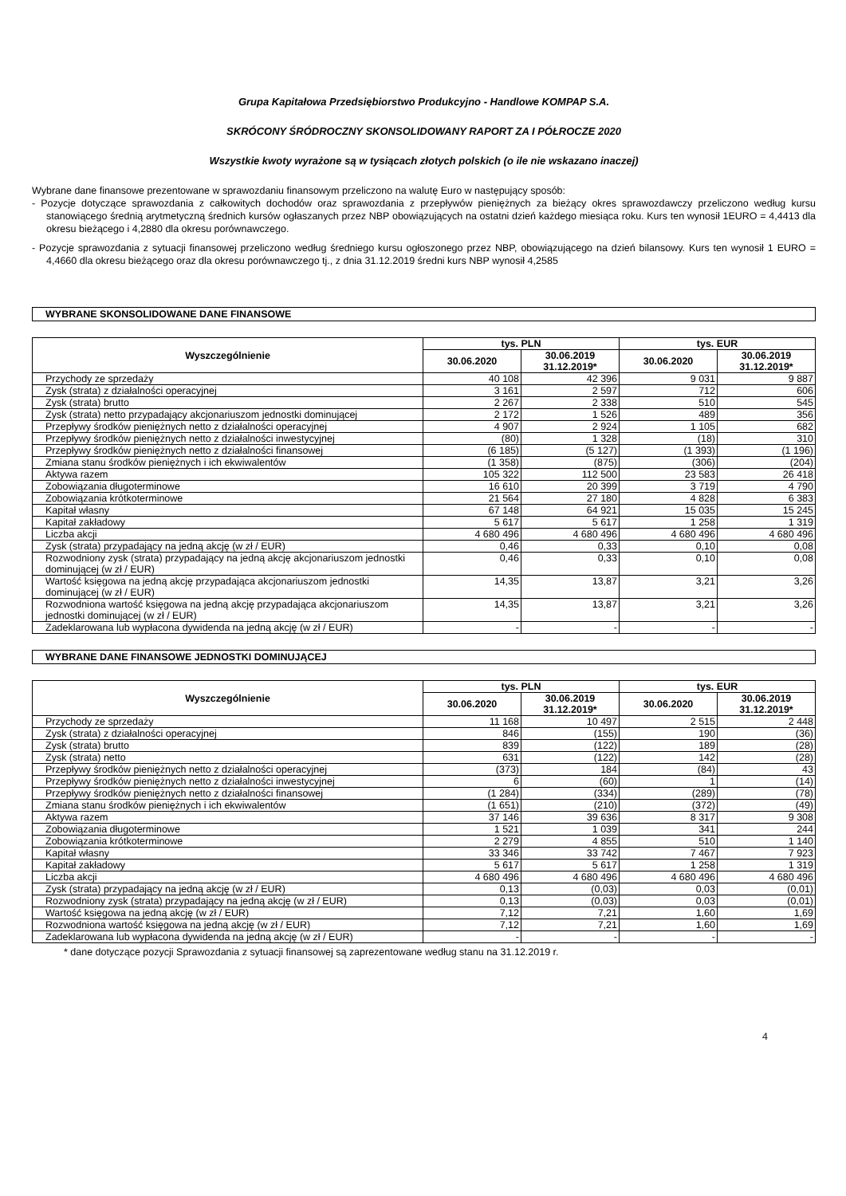Grupa Kapitałowa Przedsiębiorstwo Produkcyjno - Handlowe KOMPAP S.A.
SKRÓCONY ŚRÓDROCZNY SKONSOLIDOWANY RAPORT ZA I PÓŁROCZE 2020
Wszystkie kwoty wyrażone są w tysiącach złotych polskich (o ile nie wskazano inaczej)
Wybrane dane finansowe prezentowane w sprawozdaniu finansowym przeliczono na walutę Euro w następujący sposób:
- Pozycje dotyczące sprawozdania z całkowitych dochodów oraz sprawozdania z przepływów pieniężnych za bieżący okres sprawozdawczy przeliczono według kursu stanowiącego średnią arytmetyczną średnich kursów ogłaszanych przez NBP obowiązujących na ostatni dzień każdego miesiąca roku. Kurs ten wynosił 1EURO = 4,4413 dla okresu bieżącego i 4,2880 dla okresu porównawczego.
- Pozycje sprawozdania z sytuacji finansowej przeliczono według średniego kursu ogłoszonego przez NBP, obowiązującego na dzień bilansowy. Kurs ten wynosił 1 EURO = 4,4660 dla okresu bieżącego oraz dla okresu porównawczego tj., z dnia 31.12.2019 średni kurs NBP wynosił 4,2585
WYBRANE SKONSOLIDOWANE DANE FINANSOWE
| Wyszczególnienie | tys. PLN | | tys. EUR | |
| --- | --- | --- | --- | --- |
| | 30.06.2020 | 30.06.2019 31.12.2019* | 30.06.2020 | 30.06.2019 31.12.2019* |
| Przychody ze sprzedaży | 40 108 | 42 396 | 9 031 | 9 887 |
| Zysk (strata) z działalności operacyjnej | 3 161 | 2 597 | 712 | 606 |
| Zysk (strata) brutto | 2 267 | 2 338 | 510 | 545 |
| Zysk (strata) netto przypadający akcjonariuszom jednostki dominującej | 2 172 | 1 526 | 489 | 356 |
| Przepływy środków pieniężnych netto z działalności operacyjnej | 4 907 | 2 924 | 1 105 | 682 |
| Przepływy środków pieniężnych netto z działalności inwestycyjnej | (80) | 1 328 | (18) | 310 |
| Przepływy środków pieniężnych netto z działalności finansowej | (6 185) | (5 127) | (1 393) | (1 196) |
| Zmiana stanu środków pieniężnych i ich ekwiwalentów | (1 358) | (875) | (306) | (204) |
| Aktywa razem | 105 322 | 112 500 | 23 583 | 26 418 |
| Zobowiązania długoterminowe | 16 610 | 20 399 | 3 719 | 4 790 |
| Zobowiązania krótkoterminowe | 21 564 | 27 180 | 4 828 | 6 383 |
| Kapitał własny | 67 148 | 64 921 | 15 035 | 15 245 |
| Kapitał zakładowy | 5 617 | 5 617 | 1 258 | 1 319 |
| Liczba akcji | 4 680 496 | 4 680 496 | 4 680 496 | 4 680 496 |
| Zysk (strata) przypadający na jedną akcję (w zł / EUR) | 0,46 | 0,33 | 0,10 | 0,08 |
| Rozwodniony zysk (strata) przypadający na jedną akcję akcjonariuszom jednostki dominującej (w zł / EUR) | 0,46 | 0,33 | 0,10 | 0,08 |
| Wartość księgowa na jedną akcję przypadająca akcjonariuszom jednostki dominującej (w zł / EUR) | 14,35 | 13,87 | 3,21 | 3,26 |
| Rozwodniona wartość księgowa na jedną akcję przypadająca akcjonariuszom jednostki dominującej (w zł / EUR) | 14,35 | 13,87 | 3,21 | 3,26 |
| Zadeklarowana lub wypłacona dywidenda na jedną akcję (w zł / EUR) | - | - | - | - |
WYBRANE DANE FINANSOWE JEDNOSTKI DOMINUJĄCEJ
| Wyszczególnienie | tys. PLN | | tys. EUR | |
| --- | --- | --- | --- | --- |
| | 30.06.2020 | 30.06.2019 31.12.2019* | 30.06.2020 | 30.06.2019 31.12.2019* |
| Przychody ze sprzedaży | 11 168 | 10 497 | 2 515 | 2 448 |
| Zysk (strata) z działalności operacyjnej | 846 | (155) | 190 | (36) |
| Zysk (strata) brutto | 839 | (122) | 189 | (28) |
| Zysk (strata) netto | 631 | (122) | 142 | (28) |
| Przepływy środków pieniężnych netto z działalności operacyjnej | (373) | 184 | (84) | 43 |
| Przepływy środków pieniężnych netto z działalności inwestycyjnej | 6 | (60) | 1 | (14) |
| Przepływy środków pieniężnych netto z działalności finansowej | (1 284) | (334) | (289) | (78) |
| Zmiana stanu środków pieniężnych i ich ekwiwalentów | (1 651) | (210) | (372) | (49) |
| Aktywa razem | 37 146 | 39 636 | 8 317 | 9 308 |
| Zobowiązania długoterminowe | 1 521 | 1 039 | 341 | 244 |
| Zobowiązania krótkoterminowe | 2 279 | 4 855 | 510 | 1 140 |
| Kapitał własny | 33 346 | 33 742 | 7 467 | 7 923 |
| Kapitał zakładowy | 5 617 | 5 617 | 1 258 | 1 319 |
| Liczba akcji | 4 680 496 | 4 680 496 | 4 680 496 | 4 680 496 |
| Zysk (strata) przypadający na jedną akcję (w zł / EUR) | 0,13 | (0,03) | 0,03 | (0,01) |
| Rozwodniony zysk (strata) przypadający na jedną akcję (w zł / EUR) | 0,13 | (0,03) | 0,03 | (0,01) |
| Wartość księgowa na jedną akcję (w zł / EUR) | 7,12 | 7,21 | 1,60 | 1,69 |
| Rozwodniona wartość księgowa na jedną akcję (w zł / EUR) | 7,12 | 7,21 | 1,60 | 1,69 |
| Zadeklarowana lub wypłacona dywidenda na jedną akcję (w zł / EUR) | - | - | - | - |
* dane dotyczące pozycji Sprawozdania z sytuacji finansowej są zaprezentowane według stanu na 31.12.2019 r.
4